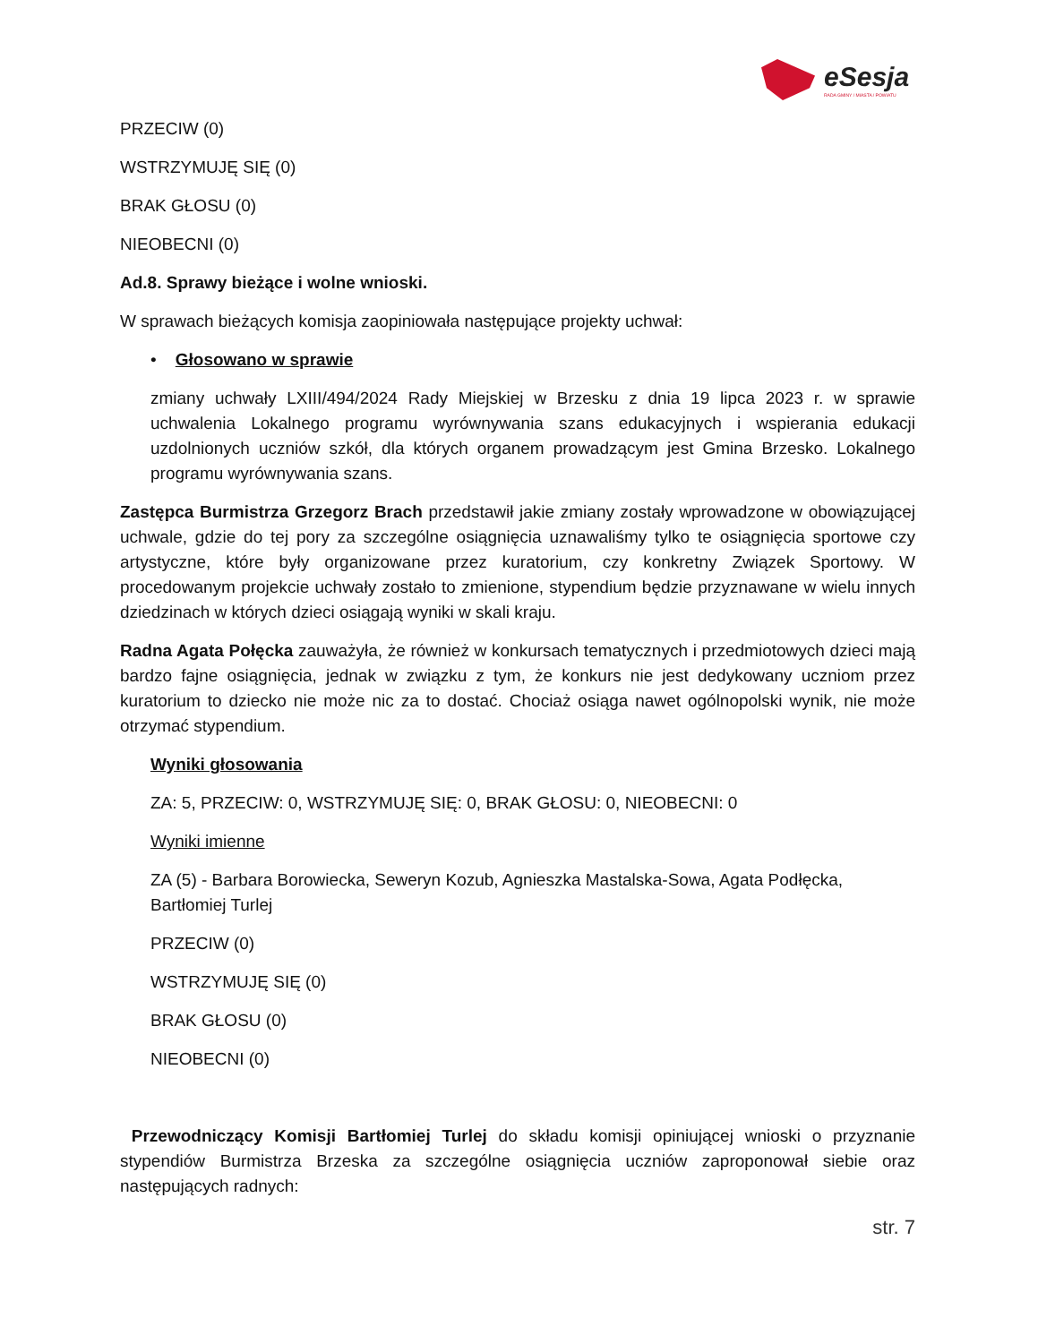eSesja
RADA GMINY / MIASTA / POWIATU
PRZECIW (0)
WSTRZYMUJĘ SIĘ (0)
BRAK GŁOSU (0)
NIEOBECNI (0)
Ad.8. Sprawy bieżące i wolne wnioski.
W sprawach bieżących komisja zaopiniowała następujące projekty uchwał:
• Głosowano w sprawie
zmiany uchwały LXIII/494/2024 Rady Miejskiej w Brzesku z dnia 19 lipca 2023 r. w sprawie uchwalenia Lokalnego programu wyrównywania szans edukacyjnych i wspierania edukacji uzdolnionych uczniów szkół, dla których organem prowadzącym jest Gmina Brzesko. Lokalnego programu wyrównywania szans.
Zastępca Burmistrza Grzegorz Brach przedstawił jakie zmiany zostały wprowadzone w obowiązującej uchwale, gdzie do tej pory za szczególne osiągnięcia uznawaliśmy tylko te osiągnięcia sportowe czy artystyczne, które były organizowane przez kuratorium, czy konkretny Związek Sportowy. W procedowanym projekcie uchwały zostało to zmienione, stypendium będzie przyznawane w wielu innych dziedzinach w których dzieci osiągają wyniki w skali kraju.
Radna Agata Połęcka zauważyła, że również w konkursach tematycznych i przedmiotowych dzieci mają bardzo fajne osiągnięcia, jednak w związku z tym, że konkurs nie jest dedykowany uczniom przez kuratorium to dziecko nie może nic za to dostać. Chociaż osiąga nawet ogólnopolski wynik, nie może otrzymać stypendium.
Wyniki głosowania
ZA: 5, PRZECIW: 0, WSTRZYMUJĘ SIĘ: 0, BRAK GŁOSU: 0, NIEOBECNI: 0
Wyniki imienne
ZA (5) - Barbara Borowiecka, Seweryn Kozub, Agnieszka Mastalska-Sowa, Agata Podłęcka, Bartłomiej Turlej
PRZECIW (0)
WSTRZYMUJĘ SIĘ (0)
BRAK GŁOSU (0)
NIEOBECNI (0)
Przewodniczący Komisji Bartłomiej Turlej do składu komisji opiniującej wnioski o przyznanie stypendiów Burmistrza Brzeska za szczególne osiągnięcia uczniów zaproponował siebie oraz następujących radnych:
str. 7